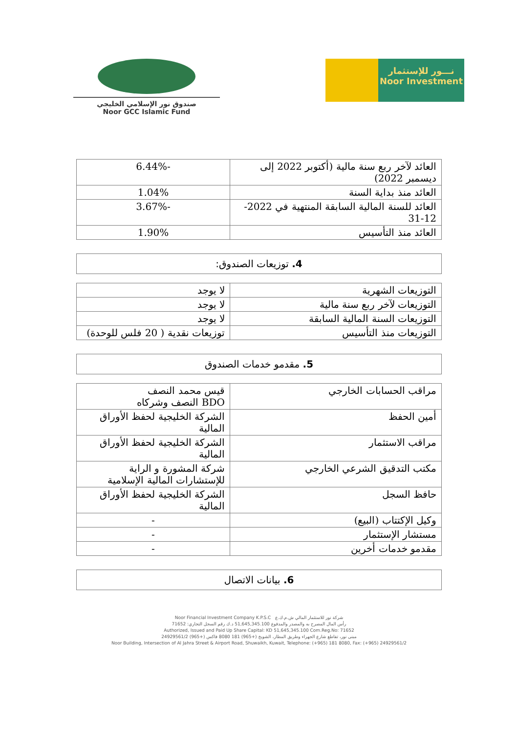صندوق نور الإسلامي الخليجي
Noor GCC Islamic Fund
نـــور للإستثمار
Noor Investment
| العائد لآخر ربع سنة مالية (أكتوبر 2022 إلى ديسمبر 2022) | -6.44% |
| العائد منذ بداية السنة | 1.04% |
| العائد للسنة المالية السابقة المنتهية في 2022-12-31 | -3.67% |
| العائد منذ التأسيس | 1.90% |
4. توزيعات الصندوق:
| التوزيعات الشهرية | لا يوجد |
| التوزيعات لآخر ربع سنة مالية | لا يوجد |
| التوزيعات السنة المالية السابقة | لا يوجد |
| التوزيعات منذ التأسيس | توزيعات نقدية ( 20 فلس للوحدة) |
5. مقدمو خدمات الصندوق
| مراقب الحسابات الخارجي | قيس محمد النصف BDO النصف وشركاه |
| أمين الحفظ | الشركة الخليجية لحفظ الأوراق المالية |
| مراقب الاستثمار | الشركة الخليجية لحفظ الأوراق المالية |
| مكتب التدقيق الشرعي الخارجي | شركة المشورة و الراية للإستشارات المالية الإسلامية |
| حافظ السجل | الشركة الخليجية لحفظ الأوراق المالية |
| وكيل الإكتتاب (البيع) | - |
| مستشار الإستثمار | - |
| مقدمو خدمات أخرين | - |
6. بيانات الاتصال
Noor Financial Investment Company K.P.S.C شركة نور للاستثمار المالي ش.م.ك.ع
رأس المال المصرح به والمصدر والمدفوع 51,645,345.100 د.ك رقم السجل التجاري: 71652
Authorized, Issued and Paid Up Share Capital: KD 51,645,345.100 Com.Reg.No: 71652
مبنى نور، تقاطع شارع الجهراء وطريق المطار، الشويخ (+965) 181 8080 فاكس (+965) 24929561/2
Noor Building, Intersection of Al Jahra Street & Airport Road, Shuwaikh, Kuwait, Telephone: (+965) 181 8080, Fax: (+965) 24929561/2